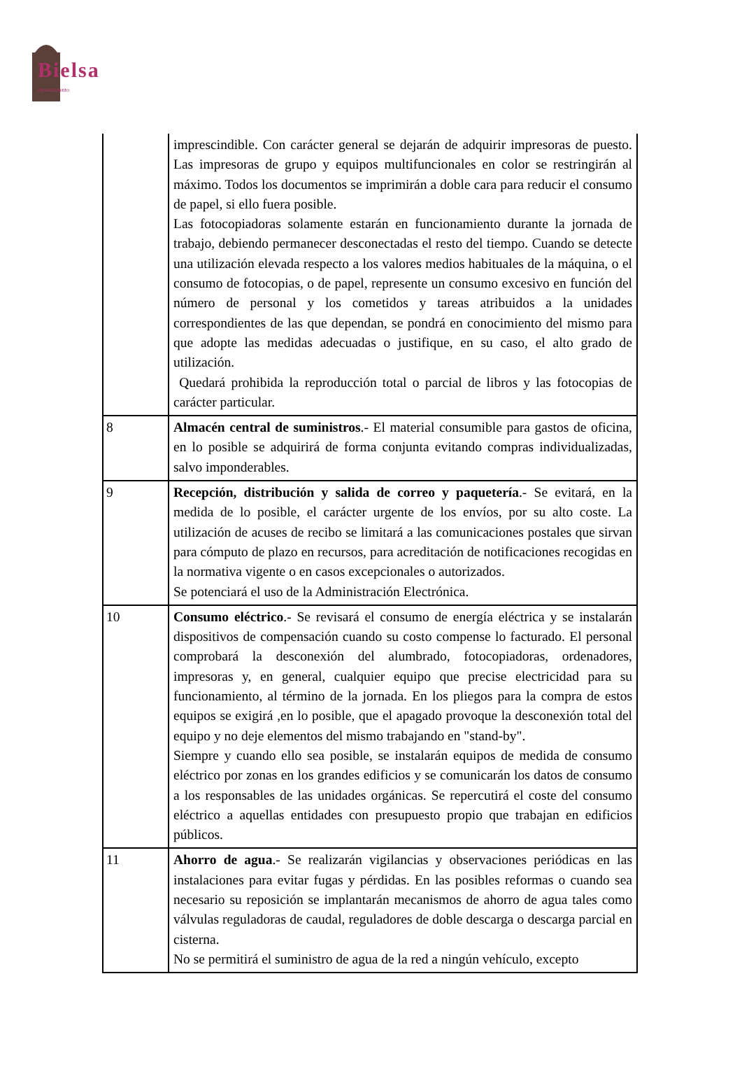Bielsa
Ayuntamiento
| | imprescindible. Con carácter general se dejarán de adquirir impresoras de puesto. Las impresoras de grupo y equipos multifuncionales en color se restringirán al máximo. Todos los documentos se imprimirán a doble cara para reducir el consumo de papel, si ello fuera posible. Las fotocopiadoras solamente estarán en funcionamiento durante la jornada de trabajo, debiendo permanecer desconectadas el resto del tiempo. Cuando se detecte una utilización elevada respecto a los valores medios habituales de la máquina, o el consumo de fotocopias, o de papel, represente un consumo excesivo en función del número de personal y los cometidos y tareas atribuidos a la unidades correspondientes de las que dependan, se pondrá en conocimiento del mismo para que adopte las medidas adecuadas o justifique, en su caso, el alto grado de utilización. Quedará prohibida la reproducción total o parcial de libros y las fotocopias de carácter particular. |
| 8 | Almacén central de suministros .- El material consumible para gastos de oficina, en lo posible se adquirirá de forma conjunta evitando compras individualizadas, salvo imponderables. |
| 9 | Recepción, distribución y salida de correo y paquetería .- Se evitará, en la medida de lo posible, el carácter urgente de los envíos, por su alto coste. La utilización de acuses de recibo se limitará a las comunicaciones postales que sirvan para cómputo de plazo en recursos, para acreditación de notificaciones recogidas en la normativa vigente o en casos excepcionales o autorizados. Se potenciará el uso de la Administración Electrónica. |
| 10 | Consumo eléctrico .- Se revisará el consumo de energía eléctrica y se instalarán dispositivos de compensación cuando su costo compense lo facturado. El personal comprobará la desconexión del alumbrado, fotocopiadoras, ordenadores, impresoras y, en general, cualquier equipo que precise electricidad para su funcionamiento, al término de la jornada. En los pliegos para la compra de estos equipos se exigirá ,en lo posible, que el apagado provoque la desconexión total del equipo y no deje elementos del mismo trabajando en "stand-by". Siempre y cuando ello sea posible, se instalarán equipos de medida de consumo eléctrico por zonas en los grandes edificios y se comunicarán los datos de consumo a los responsables de las unidades orgánicas. Se repercutirá el coste del consumo eléctrico a aquellas entidades con presupuesto propio que trabajan en edificios públicos. |
| 11 | Ahorro de agua .- Se realizarán vigilancias y observaciones periódicas en las instalaciones para evitar fugas y pérdidas. En las posibles reformas o cuando sea necesario su reposición se implantarán mecanismos de ahorro de agua tales como válvulas reguladoras de caudal, reguladores de doble descarga o descarga parcial en cisterna. No se permitirá el suministro de agua de la red a ningún vehículo, excepto |